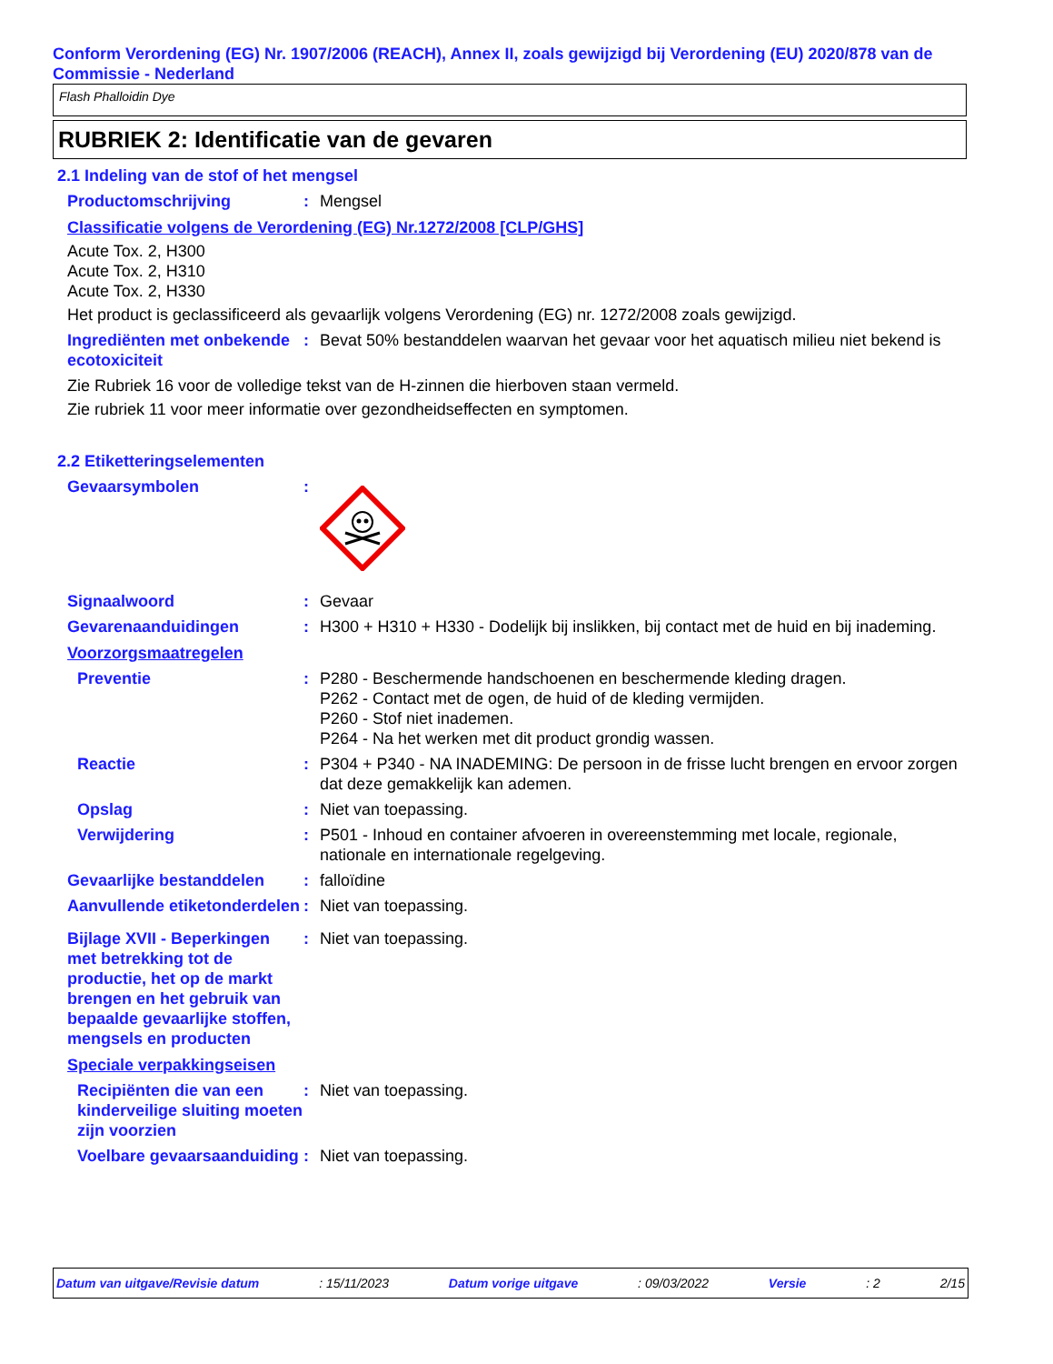Conform Verordening (EG) Nr. 1907/2006 (REACH), Annex II, zoals gewijzigd bij Verordening (EU) 2020/878 van de Commissie - Nederland
Flash Phalloidin Dye
RUBRIEK 2: Identificatie van de gevaren
2.1 Indeling van de stof of het mengsel
Productomschrijving : Mengsel
Classificatie volgens de Verordening (EG) Nr.1272/2008 [CLP/GHS]
Acute Tox. 2, H300
Acute Tox. 2, H310
Acute Tox. 2, H330
Het product is geclassificeerd als gevaarlijk volgens Verordening (EG) nr. 1272/2008 zoals gewijzigd.
Ingrediënten met onbekende ecotoxiciteit
: Bevat 50% bestanddelen waarvan het gevaar voor het aquatisch milieu niet bekend is
Zie Rubriek 16 voor de volledige tekst van de H-zinnen die hierboven staan vermeld.
Zie rubriek 11 voor meer informatie over gezondheidseffecten en symptomen.
2.2 Etiketteringselementen
Gevaarsymbolen :
Signaalwoord : Gevaar
Gevarenaanduidingen : H300 + H310 + H330 - Dodelijk bij inslikken, bij contact met de huid en bij inademing.
Voorzorgsmaatregelen
Preventie : P280 - Beschermende handschoenen en beschermende kleding dragen.
P262 - Contact met de ogen, de huid of de kleding vermijden.
P260 - Stof niet inademen.
P264 - Na het werken met dit product grondig wassen.
Reactie : P304 + P340 - NA INADEMING: De persoon in de frisse lucht brengen en ervoor zorgen dat deze gemakkelijk kan ademen.
Opslag : Niet van toepassing.
Verwijdering : P501 - Inhoud en container afvoeren in overeenstemming met locale, regionale, nationale en internationale regelgeving.
Gevaarlijke bestanddelen : falloïdine
Aanvullende etiketonderdelen
: Niet van toepassing.
Bijlage XVII - Beperkingen met betrekking tot de productie, het op de markt brengen en het gebruik van bepaalde gevaarlijke stoffen, mengsels en producten
: Niet van toepassing.
Speciale verpakkingseisen
Recipiënten die van een kinderveilige sluiting moeten zijn voorzien
: Niet van toepassing.
Voelbare gevaarsaanduiding
: Niet van toepassing.
Datum van uitgave/Revisie datum: 15/11/2023 Datum vorige uitgave: 09/03/2022 Versie: 2 2/15